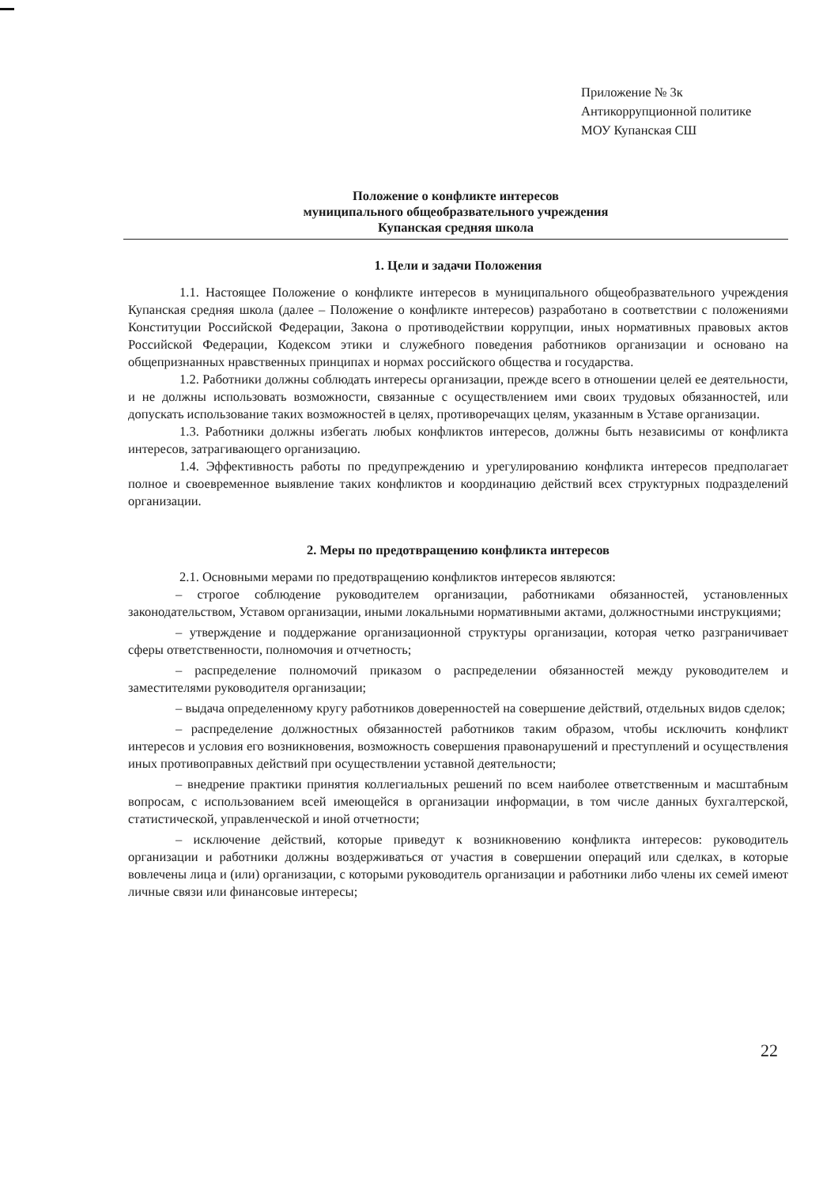Приложение № 3к
Антикоррупционной политике
МОУ Купанская СШ
Положение о конфликте интересов
муниципального общеобразвательного учреждения
Купанская средняя школа
1. Цели и задачи Положения
1.1. Настоящее Положение о конфликте интересов в муниципального общеобразвательного учреждения Купанская средняя школа (далее – Положение о конфликте интересов) разработано в соответствии с положениями Конституции Российской Федерации, Закона о противодействии коррупции, иных нормативных правовых актов Российской Федерации, Кодексом этики и служебного поведения работников организации и основано на общепризнанных нравственных принципах и нормах российского общества и государства.
1.2. Работники должны соблюдать интересы организации, прежде всего в отношении целей ее деятельности, и не должны использовать возможности, связанные с осуществлением ими своих трудовых обязанностей, или допускать использование таких возможностей в целях, противоречащих целям, указанным в Уставе организации.
1.3. Работники должны избегать любых конфликтов интересов, должны быть независимы от конфликта интересов, затрагивающего организацию.
1.4. Эффективность работы по предупреждению и урегулированию конфликта интересов предполагает полное и своевременное выявление таких конфликтов и координацию действий всех структурных подразделений организации.
2. Меры по предотвращению конфликта интересов
2.1. Основными мерами по предотвращению конфликтов интересов являются:
– строгое соблюдение руководителем организации, работниками обязанностей, установленных законодательством, Уставом организации, иными локальными нормативными актами, должностными инструкциями;
– утверждение и поддержание организационной структуры организации, которая четко разграничивает сферы ответственности, полномочия и отчетность;
– распределение полномочий приказом о распределении обязанностей между руководителем и заместителями руководителя организации;
– выдача определенному кругу работников доверенностей на совершение действий, отдельных видов сделок;
– распределение должностных обязанностей работников таким образом, чтобы исключить конфликт интересов и условия его возникновения, возможность совершения правонарушений и преступлений и осуществления иных противоправных действий при осуществлении уставной деятельности;
– внедрение практики принятия коллегиальных решений по всем наиболее ответственным и масштабным вопросам, с использованием всей имеющейся в организации информации, в том числе данных бухгалтерской, статистической, управленческой и иной отчетности;
– исключение действий, которые приведут к возникновению конфликта интересов: руководитель организации и работники должны воздерживаться от участия в совершении операций или сделках, в которые вовлечены лица и (или) организации, с которыми руководитель организации и работники либо члены их семей имеют личные связи или финансовые интересы;
22